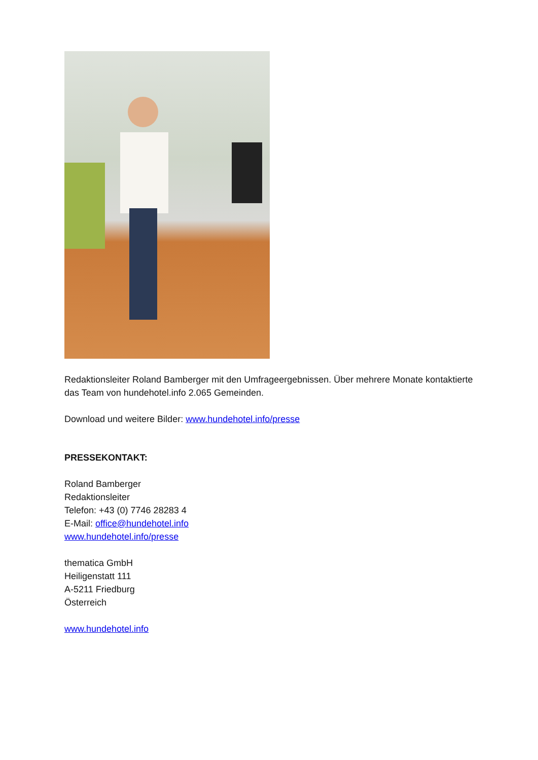Redaktionsleiter Roland Bamberger mit den Umfrageergebnissen. Über mehrere Monate kontaktierte das Team von hundehotel.info 2.065 Gemeinden.
Download und weitere Bilder: www.hundehotel.info/presse
PRESSEKONTAKT:
Roland Bamberger
Redaktionsleiter
Telefon: +43 (0) 7746 28283 4
E-Mail: office@hundehotel.info
www.hundehotel.info/presse
thematica GmbH
Heiligenstatt 111
A-5211 Friedburg
Österreich
www.hundehotel.info